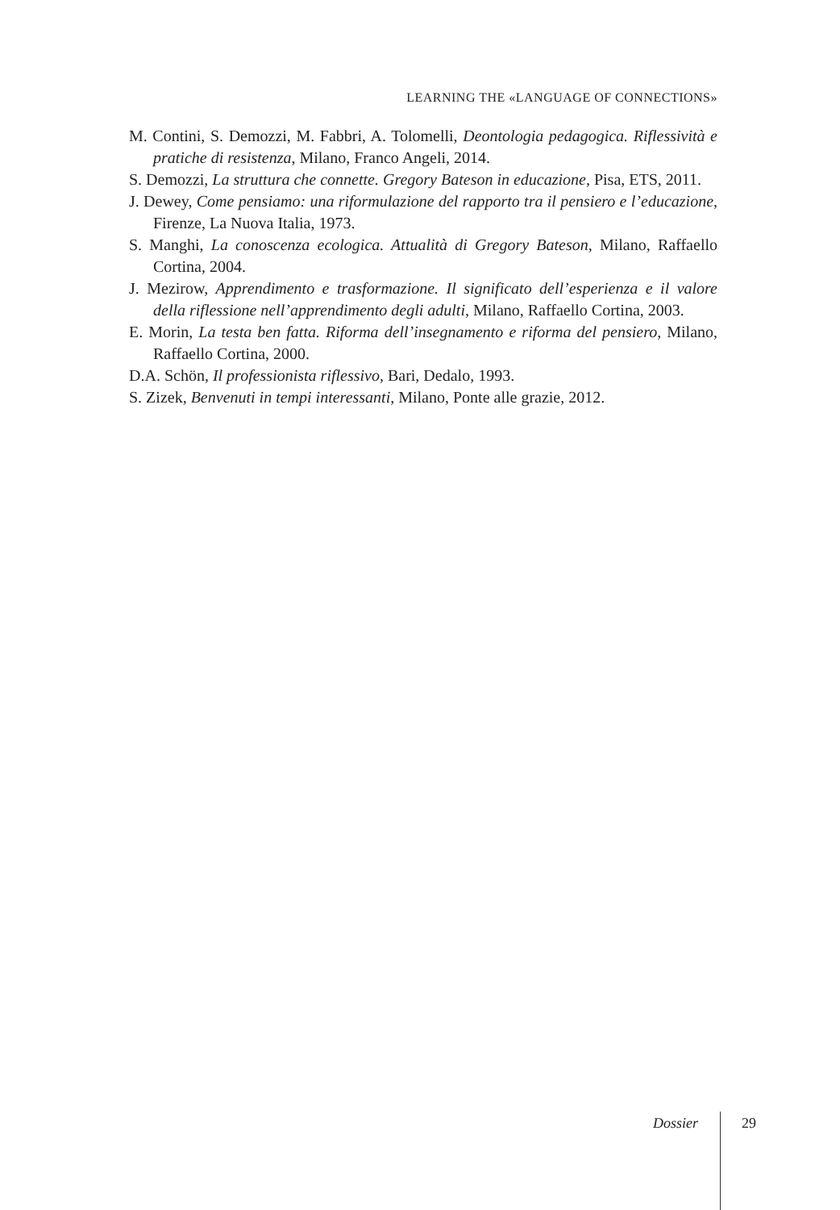LEARNING THE «LANGUAGE OF CONNECTIONS»
M. Contini, S. Demozzi, M. Fabbri, A. Tolomelli, Deontologia pedagogica. Riflessività e pratiche di resistenza, Milano, Franco Angeli, 2014.
S. Demozzi, La struttura che connette. Gregory Bateson in educazione, Pisa, ETS, 2011.
J. Dewey, Come pensiamo: una riformulazione del rapporto tra il pensiero e l’educazione, Firenze, La Nuova Italia, 1973.
S. Manghi, La conoscenza ecologica. Attualità di Gregory Bateson, Milano, Raffaello Cortina, 2004.
J. Mezirow, Apprendimento e trasformazione. Il significato dell’esperienza e il valore della riflessione nell’apprendimento degli adulti, Milano, Raffaello Cortina, 2003.
E. Morin, La testa ben fatta. Riforma dell’insegnamento e riforma del pensiero, Milano, Raffaello Cortina, 2000.
D.A. Schön, Il professionista riflessivo, Bari, Dedalo, 1993.
S. Zizek, Benvenuti in tempi interessanti, Milano, Ponte alle grazie, 2012.
Dossier 29